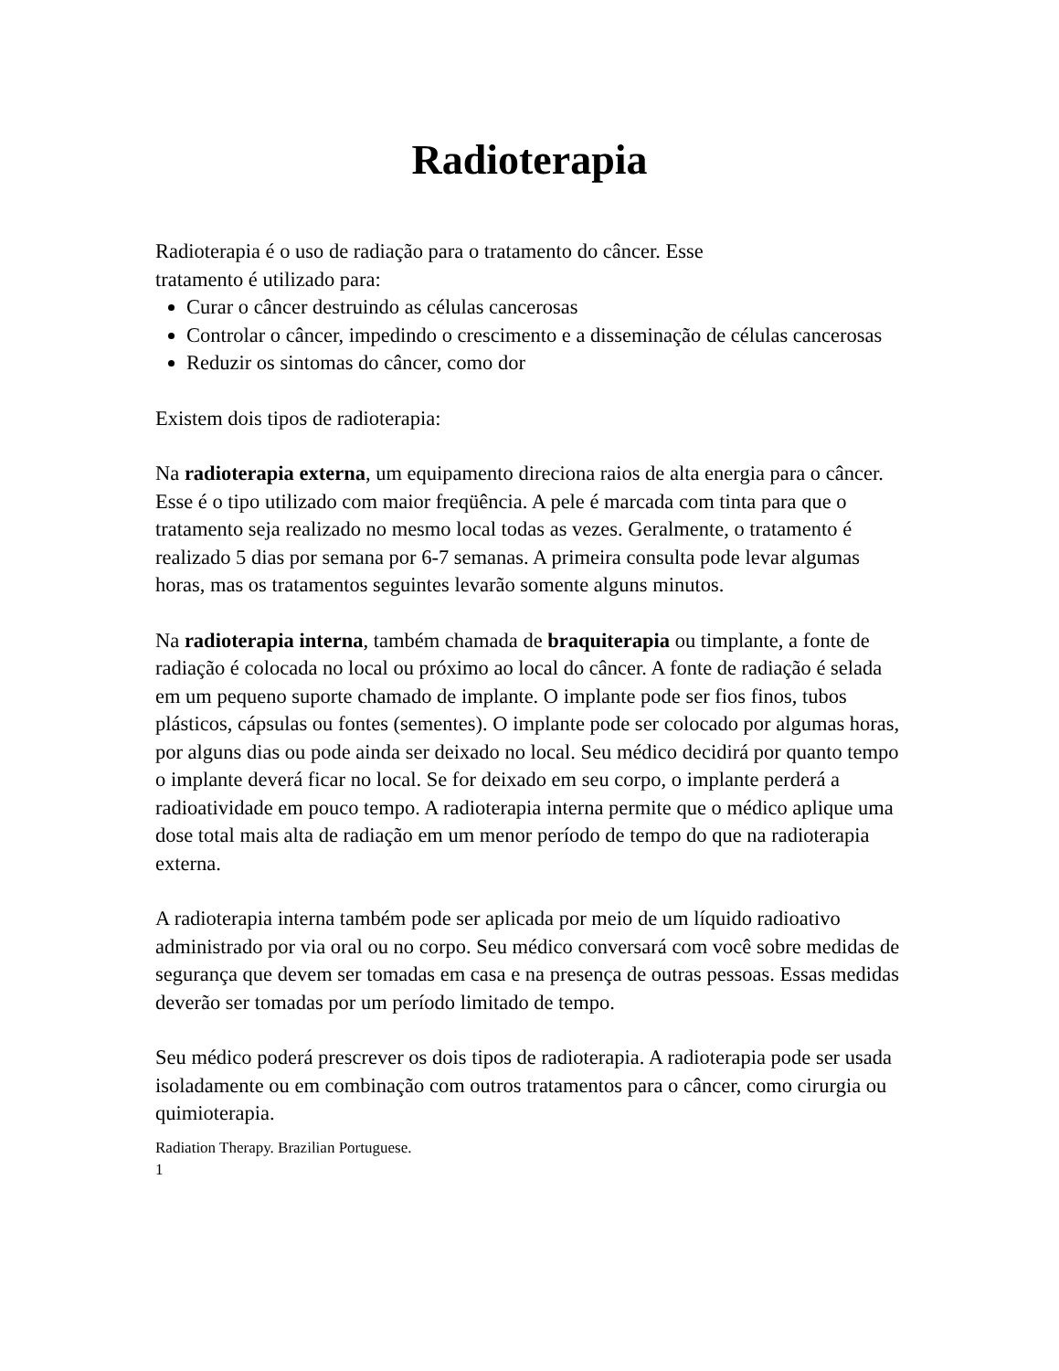Radioterapia
Radioterapia é o uso de radiação para o tratamento do câncer. Esse
tratamento é utilizado para:
Curar o câncer destruindo as células cancerosas
Controlar o câncer, impedindo o crescimento e a disseminação de células cancerosas
Reduzir os sintomas do câncer, como dor
Existem dois tipos de radioterapia:
Na radioterapia externa, um equipamento direciona raios de alta energia para o câncer. Esse é o tipo utilizado com maior freqüência. A pele é marcada com tinta para que o tratamento seja realizado no mesmo local todas as vezes. Geralmente, o tratamento é realizado 5 dias por semana por 6-7 semanas. A primeira consulta pode levar algumas horas, mas os tratamentos seguintes levarão somente alguns minutos.
Na radioterapia interna, também chamada de braquiterapia ou timplante, a fonte de radiação é colocada no local ou próximo ao local do câncer. A fonte de radiação é selada em um pequeno suporte chamado de implante. O implante pode ser fios finos, tubos plásticos, cápsulas ou fontes (sementes). O implante pode ser colocado por algumas horas, por alguns dias ou pode ainda ser deixado no local. Seu médico decidirá por quanto tempo o implante deverá ficar no local. Se for deixado em seu corpo, o implante perderá a radioatividade em pouco tempo. A radioterapia interna permite que o médico aplique uma dose total mais alta de radiação em um menor período de tempo do que na radioterapia externa.
A radioterapia interna também pode ser aplicada por meio de um líquido radioativo administrado por via oral ou no corpo. Seu médico conversará com você sobre medidas de segurança que devem ser tomadas em casa e na presença de outras pessoas. Essas medidas deverão ser tomadas por um período limitado de tempo.
Seu médico poderá prescrever os dois tipos de radioterapia. A radioterapia pode ser usada isoladamente ou em combinação com outros tratamentos para o câncer, como cirurgia ou quimioterapia.
Radiation Therapy. Brazilian Portuguese.
1